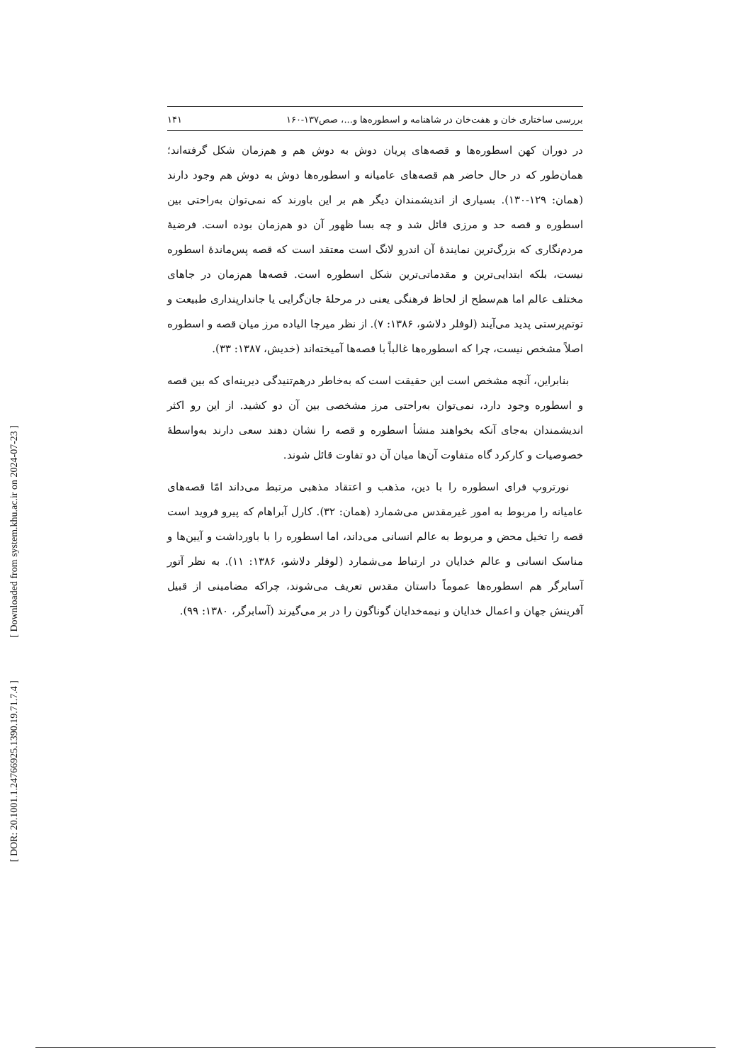[ Downloaded from system.khu.ac.ir on 2024-07-23 ]
[ DOR: 20.1001.1.24766925.1390.19.71.7.4 ]
بررسی ساختاری خان و هفت‌خان در شاهنامه و اسطوره‌ها و...، صص۱۳۷-۱۶۰ ۱۴۱
در دوران کهن اسطوره‌ها و قصه‌های پریان دوش به دوش هم و هم‌زمان شکل گرفته‌اند؛ همان‌طور که در حال حاضر هم قصه‌های عامیانه و اسطوره‌ها دوش به دوش هم وجود دارند (همان: ۱۲۹-۱۳۰). بسیاری از اندیشمندان دیگر هم بر این باورند که نمی‌توان به‌راحتی بین اسطوره و قصه حد و مرزی قائل شد و چه بسا ظهور آن دو هم‌زمان بوده است. فرضیهٔ مردم‌نگاری که بزرگ‌ترین نمایندهٔ آن اندرو لانگ است معتقد است که قصه پس‌ماندهٔ اسطوره نیست، بلکه ابتدایی‌ترین و مقدماتی‌ترین شکل اسطوره است. قصه‌ها هم‌زمان در جاهای مختلف عالم اما هم‌سطح از لحاظ فرهنگی یعنی در مرحلهٔ جان‌گرایی یا جاندارپنداری طبیعت و توتم‌پرستی پدید می‌آیند (لوفلر دلاشو، ۱۳۸۶: ۷). از نظر میرچا الیاده مرز میان قصه و اسطوره اصلاً مشخص نیست، چرا که اسطوره‌ها غالباً با قصه‌ها آمیخته‌اند (خدیش، ۱۳۸۷: ۳۳).
بنابراین، آنچه مشخص است این حقیقت است که به‌خاطر درهم‌تنیدگی دیرینه‌ای که بین قصه و اسطوره وجود دارد، نمی‌توان به‌راحتی مرز مشخصی بین آن دو کشید. از این رو اکثر اندیشمندان به‌جای آنکه بخواهند منشأ اسطوره و قصه را نشان دهند سعی دارند به‌واسطهٔ خصوصیات و کارکرد گاه متفاوت آن‌ها میان آن دو تفاوت قائل شوند.
نورتروپ فرای اسطوره را با دین، مذهب و اعتقاد مذهبی مرتبط می‌داند امّا قصه‌های عامیانه را مربوط به امور غیرمقدس می‌شمارد (همان: ۳۲). کارل آبراهام که پیرو فروید است قصه را تخیل محض و مربوط به عالم انسانی می‌داند، اما اسطوره را با باورداشت و آیین‌ها و مناسک انسانی و عالم خدایان در ارتباط می‌شمارد (لوفلر دلاشو، ۱۳۸۶: ۱۱). به نظر آتور آسابرگر هم اسطوره‌ها عموماً داستان مقدس تعریف می‌شوند، چراکه مضامینی از قبیل آفرینش جهان و اعمال خدایان و نیمه‌خدایان گوناگون را در بر می‌گیرند (آسابرگر، ۱۳۸۰: ۹۹).